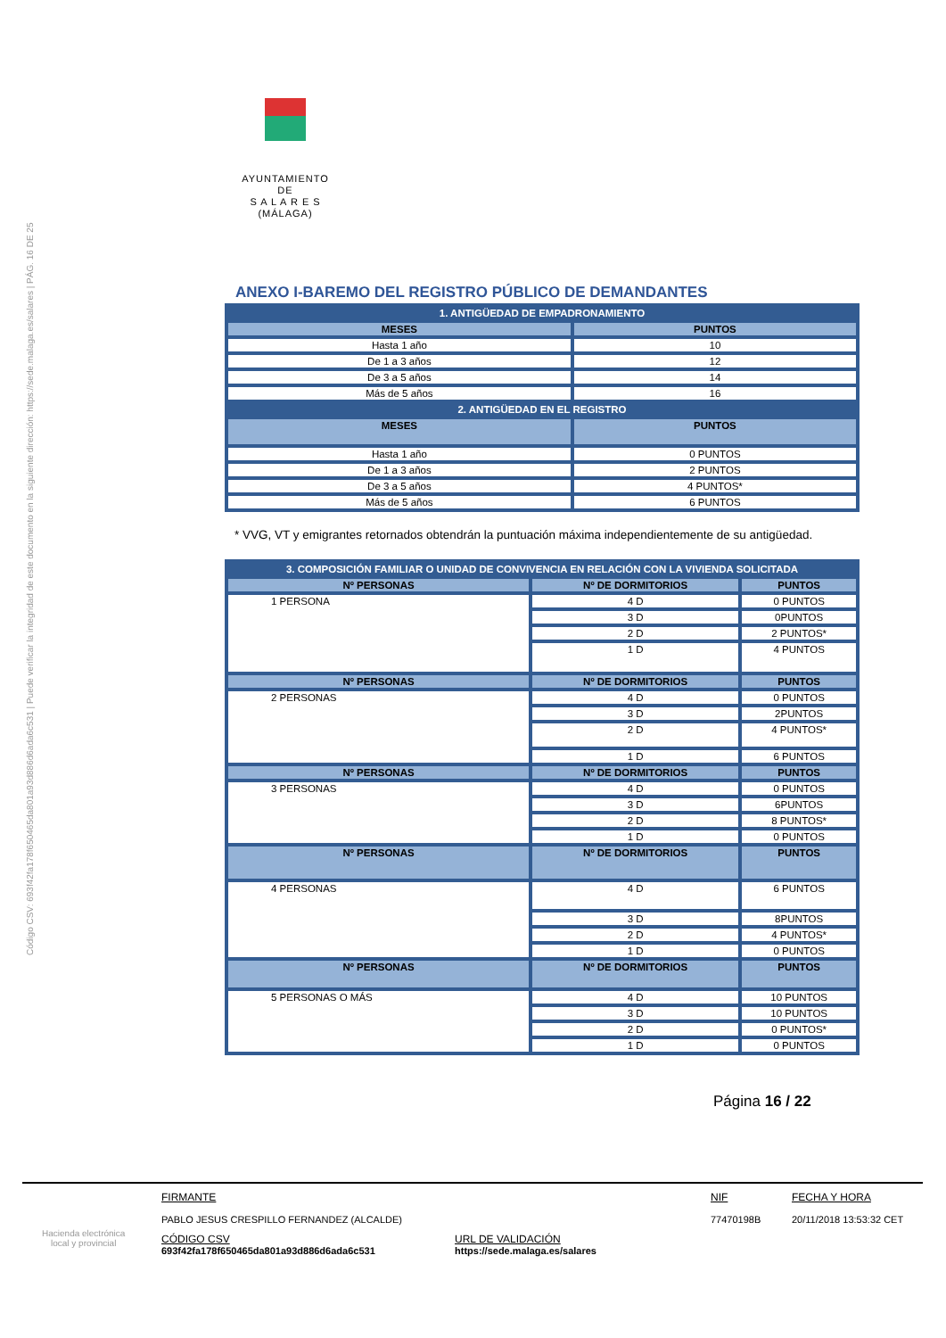Código CSV: 693f42fa178f650465da801a93d886d6ada6c531 | Puede verificar la integridad de este documento en la siguiente dirección: https://sede.malaga.es/salares | PÁG. 16 DE 25
AYUNTAMIENTO
DE
S A L A R E S
(MÁLAGA)
ANEXO I-BAREMO DEL REGISTRO PÚBLICO DE DEMANDANTES
| 1. ANTIGÜEDAD DE EMPADRONAMIENTO | |
| --- | --- |
| MESES | PUNTOS |
| Hasta 1 año | 10 |
| De 1 a 3 años | 12 |
| De 3 a 5 años | 14 |
| Más de 5 años | 16 |
| 2. ANTIGÜEDAD EN EL REGISTRO | |
| MESES | PUNTOS |
| Hasta 1 año | 0 PUNTOS |
| De 1 a 3 años | 2 PUNTOS |
| De 3 a 5 años | 4 PUNTOS* |
| Más de 5 años | 6 PUNTOS |
* VVG, VT y emigrantes retornados obtendrán la puntuación máxima independientemente de su antigüedad.
| 3. COMPOSICIÓN FAMILIAR O UNIDAD DE CONVIVENCIA EN RELACIÓN CON LA VIVIENDA SOLICITADA | | |
| --- | --- | --- |
| Nº PERSONAS | Nº DE DORMITORIOS | PUNTOS |
| 1 PERSONA | 4 D | 0 PUNTOS |
| | 3 D | 0PUNTOS |
| | 2 D | 2 PUNTOS* |
| | 1 D | 4 PUNTOS |
| Nº PERSONAS | Nº DE DORMITORIOS | PUNTOS |
| 2 PERSONAS | 4 D | 0 PUNTOS |
| | 3 D | 2PUNTOS |
| | 2 D | 4 PUNTOS* |
| | 1 D | 6 PUNTOS |
| Nº PERSONAS | Nº DE DORMITORIOS | PUNTOS |
| 3 PERSONAS | 4 D | 0 PUNTOS |
| | 3 D | 6PUNTOS |
| | 2 D | 8 PUNTOS* |
| | 1 D | 0 PUNTOS |
| Nº PERSONAS | Nº DE DORMITORIOS | PUNTOS |
| 4 PERSONAS | 4 D | 6 PUNTOS |
| | 3 D | 8PUNTOS |
| | 2 D | 4 PUNTOS* |
| | 1 D | 0 PUNTOS |
| Nº PERSONAS | Nº DE DORMITORIOS | PUNTOS |
| 5 PERSONAS O MÁS | 4 D | 10 PUNTOS |
| | 3 D | 10 PUNTOS |
| | 2 D | 0 PUNTOS* |
| | 1 D | 0 PUNTOS |
Página 16 / 22
Hacienda electrónica
local y provincial
FIRMANTE
PABLO JESUS CRESPILLO FERNANDEZ (ALCALDE)
NIF
77470198B
FECHA Y HORA
20/11/2018 13:53:32 CET
CÓDIGO CSV
693f42fa178f650465da801a93d886d6ada6c531
URL DE VALIDACIÓN
https://sede.malaga.es/salares